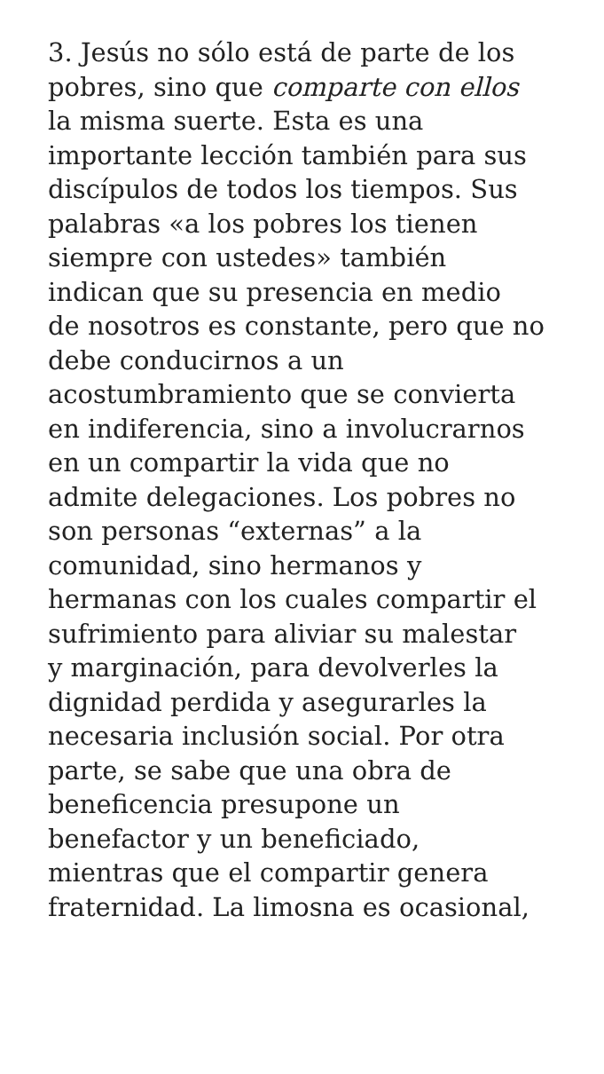3. Jesús no sólo está de parte de los
pobres, sino que comparte con ellos
la misma suerte. Esta es una
importante lección también para sus
discípulos de todos los tiempos. Sus
palabras «a los pobres los tienen
siempre con ustedes» también
indican que su presencia en medio
de nosotros es constante, pero que no
debe conducirnos a un
acostumbramiento que se convierta
en indiferencia, sino a involucrarnos
en un compartir la vida que no
admite delegaciones. Los pobres no
son personas “externas” a la
comunidad, sino hermanos y
hermanas con los cuales compartir el
sufrimiento para aliviar su malestar
y marginación, para devolverles la
dignidad perdida y asegurarles la
necesaria inclusión social. Por otra
parte, se sabe que una obra de
beneficencia presupone un
benefactor y un beneficiado,
mientras que el compartir genera
fraternidad. La limosna es ocasional,